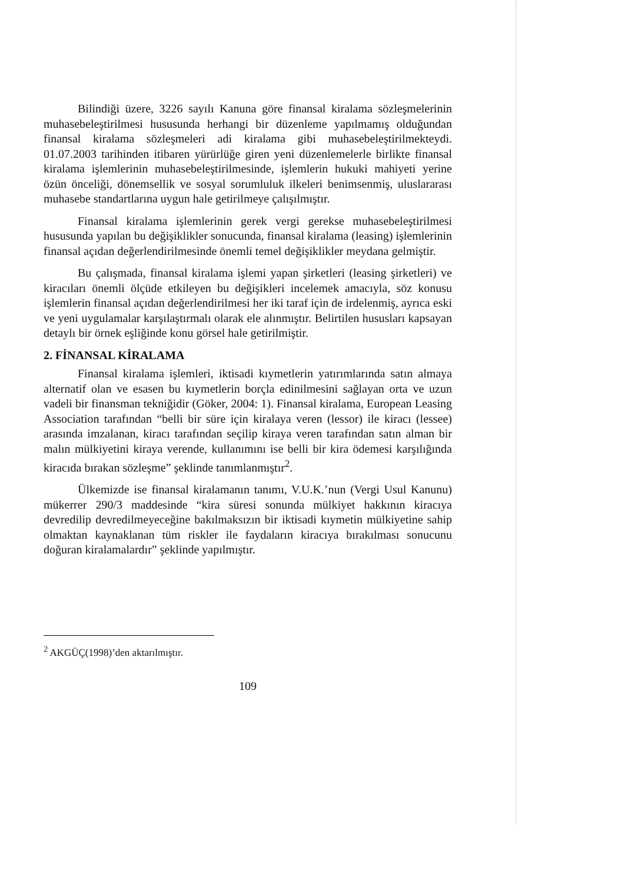Bilindiği üzere, 3226 sayılı Kanuna göre finansal kiralama sözleşmelerinin muhasebeleştirilmesi hususunda herhangi bir düzenleme yapılmamış olduğundan finansal kiralama sözleşmeleri adi kiralama gibi muhasebeleştirilmekteydi. 01.07.2003 tarihinden itibaren yürürlüğe giren yeni düzenlemelerle birlikte finansal kiralama işlemlerinin muhasebeleştirilmesinde, işlemlerin hukuki mahiyeti yerine özün önceliği, dönemsellik ve sosyal sorumluluk ilkeleri benimsenmiş, uluslararası muhasebe standartlarına uygun hale getirilmeye çalışılmıştır.
Finansal kiralama işlemlerinin gerek vergi gerekse muhasebeleştirilmesi hususunda yapılan bu değişiklikler sonucunda, finansal kiralama (leasing) işlemlerinin finansal açıdan değerlendirilmesinde önemli temel değişiklikler meydana gelmiştir.
Bu çalışmada, finansal kiralama işlemi yapan şirketleri (leasing şirketleri) ve kiracıları önemli ölçüde etkileyen bu değişikleri incelemek amacıyla, söz konusu işlemlerin finansal açıdan değerlendirilmesi her iki taraf için de irdelenmiş, ayrıca eski ve yeni uygulamalar karşılaştırmalı olarak ele alınmıştır. Belirtilen hususları kapsayan detaylı bir örnek eşliğinde konu görsel hale getirilmiştir.
2. FİNANSAL KİRALAMA
Finansal kiralama işlemleri, iktisadi kıymetlerin yatırımlarında satın almaya alternatif olan ve esasen bu kıymetlerin borçla edinilmesini sağlayan orta ve uzun vadeli bir finansman tekniğidir (Göker, 2004: 1). Finansal kiralama, European Leasing Association tarafından “belli bir süre için kiralaya veren (lessor) ile kiracı (lessee) arasında imzalanan, kiracı tarafından seçilip kiraya veren tarafından satın alman bir malın mülkiyetini kiraya verende, kullanımını ise belli bir kira ödemesi karşılığında kiracıda bırakan sözleşme” şeklinde tanımlanmıştır<sup>2</sup>.
Ülkemizde ise finansal kiralamanın tanımı, V.U.K.’nun (Vergi Usul Kanunu) mükerrer 290/3 maddesinde “kira süresi sonunda mülkiyet hakkının kiracıya devredilip devredilmeyeceğine bakılmaksızın bir iktisadi kıymetin mülkiyetine sahip olmaktan kaynaklanan tüm riskler ile faydaların kiracıya bırakılması sonucunu doğuran kiralamalardır” şeklinde yapılmıştır.
<sup>2</sup> AKGÜÇ(1998)’den aktarılmıştır.
109